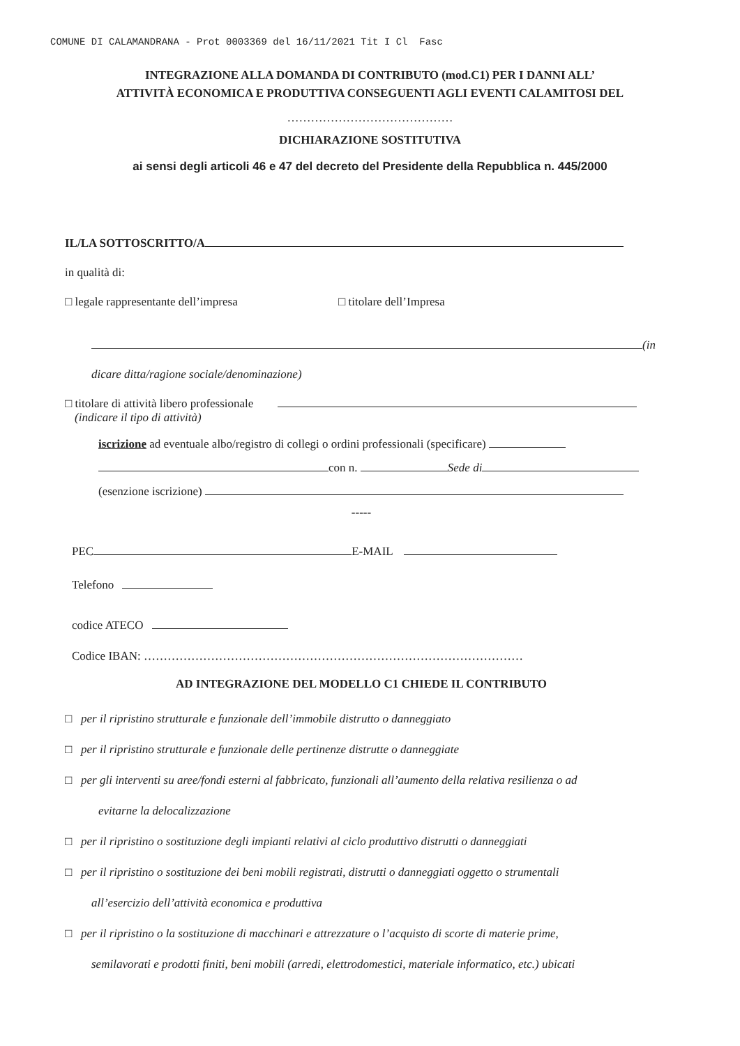COMUNE DI CALAMANDRANA - Prot 0003369 del 16/11/2021 Tit I Cl Fasc
INTEGRAZIONE ALLA DOMANDA DI CONTRIBUTO (mod.C1) PER I DANNI ALL’
ATTIVITÀ ECONOMICA E PRODUTTIVA CONSEGUENTI AGLI EVENTI CALAMITOSI DEL
……………………………………
DICHIARAZIONE SOSTITUTIVA
ai sensi degli articoli 46 e 47 del decreto del Presidente della Repubblica n. 445/2000
IL/LA SOTTOSCRITTO/A
in qualità di:
□ legale rappresentante dell’impresa □ titolare dell’Impresa
(in
dicare ditta/ragione sociale/denominazione)
□ titolare di attività libero professionale
(indicare il tipo di attività)
iscrizione ad eventuale albo/registro di collegi o ordini professionali (specificare)
con n. Sede di
(esenzione iscrizione)
-----
PEC E-MAIL
Telefono
codice ATECO
Codice IBAN: ……………………………………………………………………………………
AD INTEGRAZIONE DEL MODELLO C1 CHIEDE IL CONTRIBUTO
□ per il ripristino strutturale e funzionale dell’immobile distrutto o danneggiato
□ per il ripristino strutturale e funzionale delle pertinenze distrutte o danneggiate
□ per gli interventi su aree/fondi esterni al fabbricato, funzionali all’aumento della relativa resilienza o ad
evitarne la delocalizzazione
□ per il ripristino o sostituzione degli impianti relativi al ciclo produttivo distrutti o danneggiati
□ per il ripristino o sostituzione dei beni mobili registrati, distrutti o danneggiati oggetto o strumentali
all’esercizio dell’attività economica e produttiva
□ per il ripristino o la sostituzione di macchinari e attrezzature o l’acquisto di scorte di materie prime,
semilavorati e prodotti finiti, beni mobili (arredi, elettrodomestici, materiale informatico, etc.) ubicati